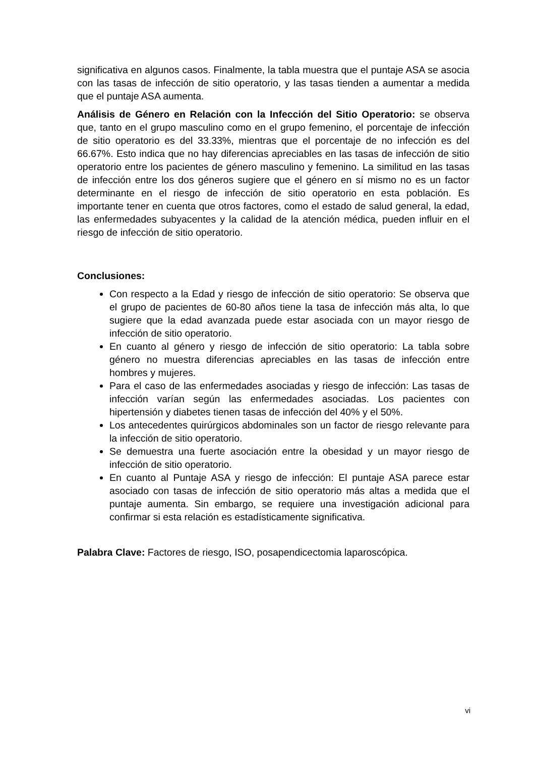significativa en algunos casos. Finalmente, la tabla muestra que el puntaje ASA se asocia con las tasas de infección de sitio operatorio, y las tasas tienden a aumentar a medida que el puntaje ASA aumenta.
Análisis de Género en Relación con la Infección del Sitio Operatorio: se observa que, tanto en el grupo masculino como en el grupo femenino, el porcentaje de infección de sitio operatorio es del 33.33%, mientras que el porcentaje de no infección es del 66.67%. Esto indica que no hay diferencias apreciables en las tasas de infección de sitio operatorio entre los pacientes de género masculino y femenino. La similitud en las tasas de infección entre los dos géneros sugiere que el género en sí mismo no es un factor determinante en el riesgo de infección de sitio operatorio en esta población. Es importante tener en cuenta que otros factores, como el estado de salud general, la edad, las enfermedades subyacentes y la calidad de la atención médica, pueden influir en el riesgo de infección de sitio operatorio.
Conclusiones:
Con respecto a la Edad y riesgo de infección de sitio operatorio: Se observa que el grupo de pacientes de 60-80 años tiene la tasa de infección más alta, lo que sugiere que la edad avanzada puede estar asociada con un mayor riesgo de infección de sitio operatorio.
En cuanto al género y riesgo de infección de sitio operatorio: La tabla sobre género no muestra diferencias apreciables en las tasas de infección entre hombres y mujeres.
Para el caso de las enfermedades asociadas y riesgo de infección: Las tasas de infección varían según las enfermedades asociadas. Los pacientes con hipertensión y diabetes tienen tasas de infección del 40% y el 50%.
Los antecedentes quirúrgicos abdominales son un factor de riesgo relevante para la infección de sitio operatorio.
Se demuestra una fuerte asociación entre la obesidad y un mayor riesgo de infección de sitio operatorio.
En cuanto al Puntaje ASA y riesgo de infección: El puntaje ASA parece estar asociado con tasas de infección de sitio operatorio más altas a medida que el puntaje aumenta. Sin embargo, se requiere una investigación adicional para confirmar si esta relación es estadísticamente significativa.
Palabra Clave: Factores de riesgo, ISO, posapendicectomia laparoscópica.
vi